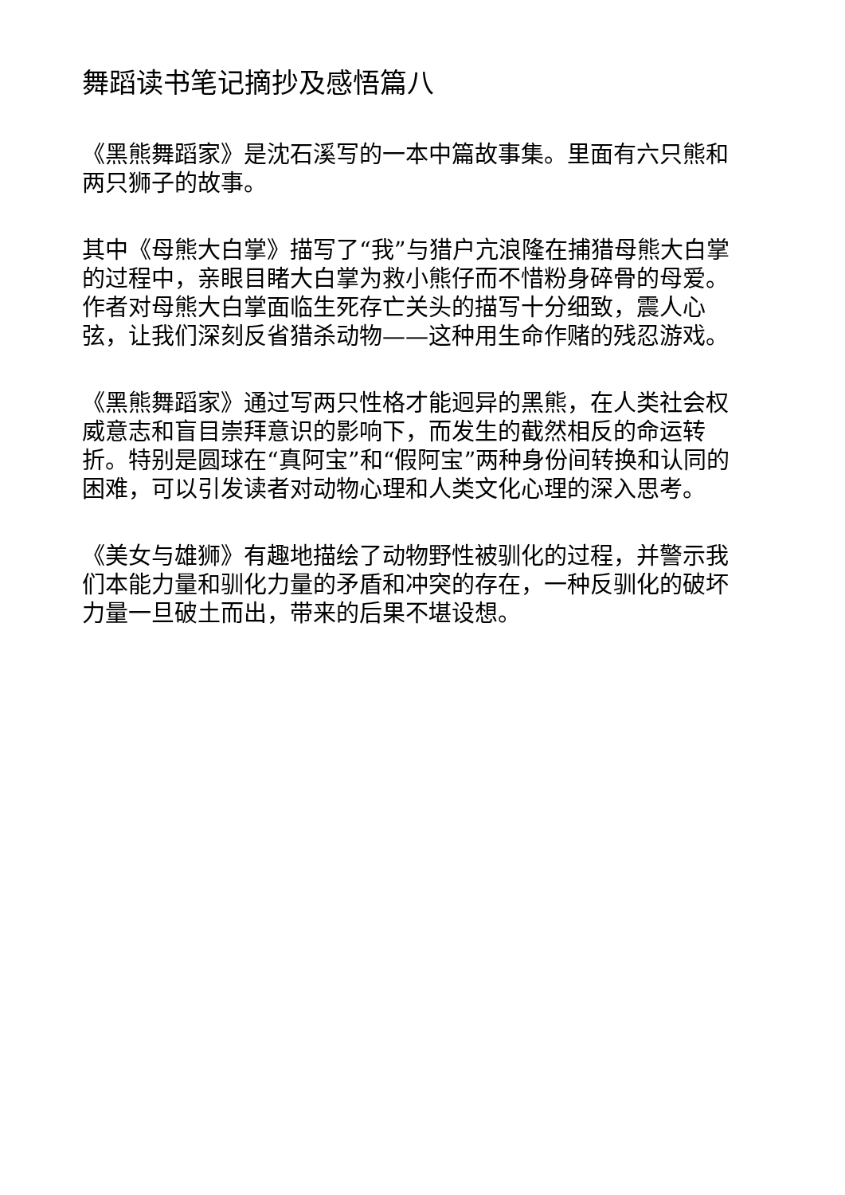舞蹈读书笔记摘抄及感悟篇八
《黑熊舞蹈家》是沈石溪写的一本中篇故事集。里面有六只熊和两只狮子的故事。
其中《母熊大白掌》描写了“我”与猎户亢浪隆在捕猎母熊大白掌的过程中，亲眼目睹大白掌为救小熊仔而不惜粉身碎骨的母爱。作者对母熊大白掌面临生死存亡关头的描写十分细致，震人心弦，让我们深刻反省猎杀动物——这种用生命作赌的残忍游戏。
《黑熊舞蹈家》通过写两只性格才能迥异的黑熊，在人类社会权威意志和盲目崇拜意识的影响下，而发生的截然相反的命运转折。特别是圆球在“真阿宝”和“假阿宝”两种身份间转换和认同的困难，可以引发读者对动物心理和人类文化心理的深入思考。
《美女与雄狮》有趣地描绘了动物野性被驯化的过程，并警示我们本能力量和驯化力量的矛盾和冲突的存在，一种反驯化的破坏力量一旦破土而出，带来的后果不堪设想。